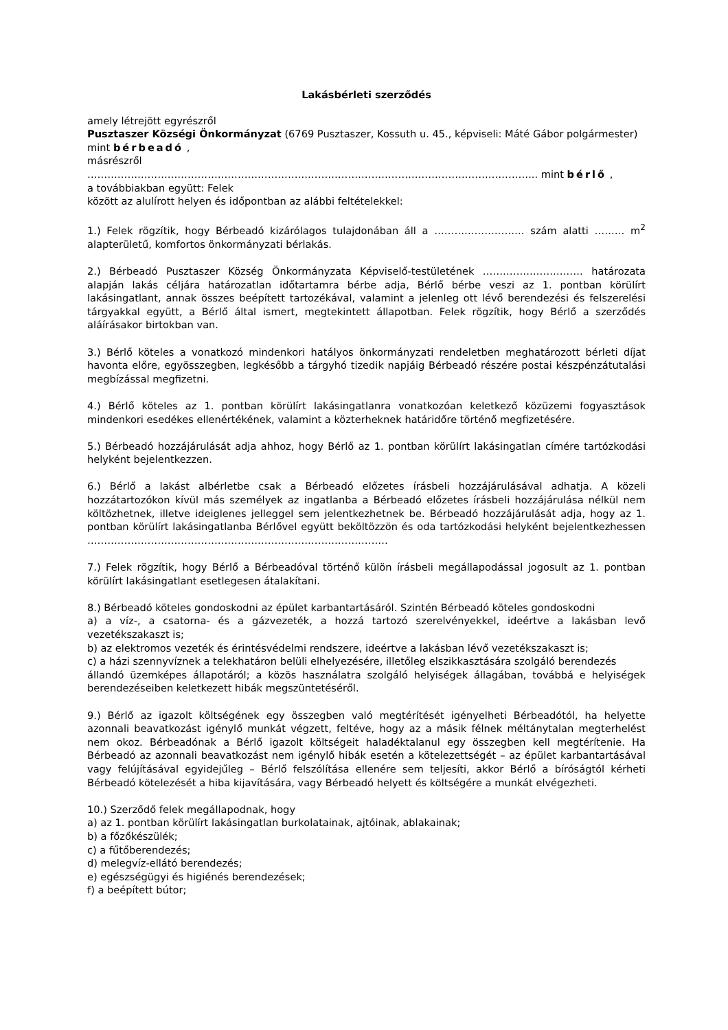Lakásbérleti szerződés
amely létrejött egyrészről
Pusztaszer Községi Önkormányzat (6769 Pusztaszer, Kossuth u. 45., képviseli: Máté Gábor polgármester) mint bérbeadó ,
másrészről
……………………………………………………………………………………………………………………... mint bérlő ,
a továbbiakban együtt: Felek
között az alulírott helyen és időpontban az alábbi feltételekkel:
1.) Felek rögzítik, hogy Bérbeadó kizárólagos tulajdonában áll a ……………………… szám alatti ……… m<sup>2</sup> alapterületű, komfortos önkormányzati bérlakás.
2.) Bérbeadó Pusztaszer Község Önkormányzata Képviselő-testületének ………………………… határozata alapján lakás céljára határozatlan időtartamra bérbe adja, Bérlő bérbe veszi az 1. pontban körülírt lakásingatlant, annak összes beépített tartozékával, valamint a jelenleg ott lévő berendezési és felszerelési tárgyakkal együtt, a Bérlő által ismert, megtekintett állapotban. Felek rögzítik, hogy Bérlő a szerződés aláírásakor birtokban van.
3.) Bérlő köteles a vonatkozó mindenkori hatályos önkormányzati rendeletben meghatározott bérleti díjat havonta előre, egyösszegben, legkésőbb a tárgyhó tizedik napjáig Bérbeadó részére postai készpénzátutalási megbízással megfizetni.
4.) Bérlő köteles az 1. pontban körülírt lakásingatlanra vonatkozóan keletkező közüzemi fogyasztások mindenkori esedékes ellenértékének, valamint a közterheknek határidőre történő megfizetésére.
5.) Bérbeadó hozzájárulását adja ahhoz, hogy Bérlő az 1. pontban körülírt lakásingatlan címére tartózkodási helyként bejelentkezzen.
6.) Bérlő a lakást albérletbe csak a Bérbeadó előzetes írásbeli hozzájárulásával adhatja. A közeli hozzátartozókon kívül más személyek az ingatlanba a Bérbeadó előzetes írásbeli hozzájárulása nélkül nem költözhetnek, illetve ideiglenes jelleggel sem jelentkezhetnek be. Bérbeadó hozzájárulását adja, hogy az 1. pontban körülírt lakásingatlanba Bérlővel együtt beköltözzön és oda tartózkodási helyként bejelentkezhessen ………………………………………………………………………………
7.) Felek rögzítik, hogy Bérlő a Bérbeadóval történő külön írásbeli megállapodással jogosult az 1. pontban körülírt lakásingatlant esetlegesen átalakítani.
8.) Bérbeadó köteles gondoskodni az épület karbantartásáról. Szintén Bérbeadó köteles gondoskodni
a) a víz-, a csatorna- és a gázvezeték, a hozzá tartozó szerelvényekkel, ideértve a lakásban levő vezetékszakaszt is;
b) az elektromos vezeték és érintésvédelmi rendszere, ideértve a lakásban lévő vezetékszakaszt is;
c) a házi szennyvíznek a telekhatáron belüli elhelyezésére, illetőleg elszikkasztására szolgáló berendezés
állandó üzemképes állapotáról; a közös használatra szolgáló helyiségek állagában, továbbá e helyiségek berendezéseiben keletkezett hibák megszüntetéséről.
9.) Bérlő az igazolt költségének egy összegben való megtérítését igényelheti Bérbeadótól, ha helyette azonnali beavatkozást igénylő munkát végzett, feltéve, hogy az a másik félnek méltánytalan megterhelést nem okoz. Bérbeadónak a Bérlő igazolt költségeit haladéktalanul egy összegben kell megtérítenie. Ha Bérbeadó az azonnali beavatkozást nem igénylő hibák esetén a kötelezettségét – az épület karbantartásával vagy felújításával egyidejűleg – Bérlő felszólítása ellenére sem teljesíti, akkor Bérlő a bíróságtól kérheti Bérbeadó kötelezését a hiba kijavítására, vagy Bérbeadó helyett és költségére a munkát elvégezheti.
10.) Szerződő felek megállapodnak, hogy
a) az 1. pontban körülírt lakásingatlan burkolatainak, ajtóinak, ablakainak;
b) a főzőkészülék;
c) a fűtőberendezés;
d) melegvíz-ellátó berendezés;
e) egészségügyi és higiénés berendezések;
f) a beépített bútor;